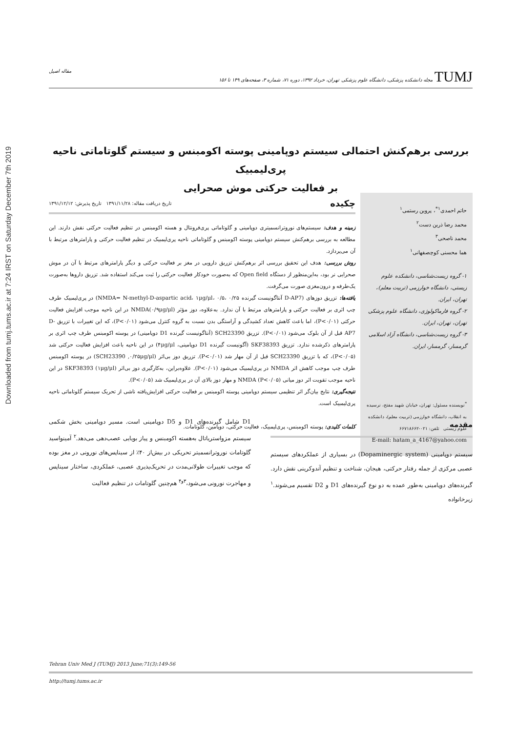Downloaded from tumj.tums.ac.ir at 7:24 IRST on Saturday December 7th 2019
مقاله اصیل مجله دانشکده پزشکی، دانشگاه علوم پزشکی تهران، خرداد ۱۳۹۲، دوره ۷۱، شماره ۳، صفحه‌های ۱۴۹ تا ۱۵۶ TUMJ
بررسی برهم‌کنش احتمالی سیستم دوپامینی پوسته اکومبنس و سیستم گلوتاماتی ناحیه پری‌لیمبیک
بر فعالیت حرکتی موش صحرایی
حاتم احمدی<sup>۱*</sup>، پروین رستمی<sup>۱</sup>
محمد رضا ذرین دست<sup>۲</sup>
محمد ناصحی<sup>۳</sup>
هما محسنی کوچصفهانی<sup>۱</sup>
۱- گروه زیست‌شناسی، دانشکده علوم زیستی، دانشگاه خوارزمی (تربیت معلم)، تهران، ایران.
۲- گروه فارماکولوژی، دانشگاه علوم پزشکی تهران، تهران، ایران.
۳- گروه زیست‌شناسی، دانشگاه آزاد اسلامی گرمسار، گرمسار، ایران.
<sup>*</sup> نویسنده مسئول: تهران، خیابان شهید مفتح، نرسیده به انقلاب، دانشگاه خوارزمی (تربیت معلم)، دانشکده علوم زیستی تلفن: ۰۲۱-۶۶۷۱۸۶۶۲
E-mail: hatam_a_4167@yahoo.com
چکیده تاریخ دریافت مقاله: ۱۳۹۱/۱۱/۲۸ تاریخ پذیرش: ۱۳۹۱/۱۲/۱۲
زمینه و هدف: سیستم‌های نوروترانسمیتری دوپامینی و گلوتاماتی پری‌فرونتال و هسته اکومبنس در تنظیم فعالیت حرکتی نقش دارند. این مطالعه به بررسی برهم‌کنش سیستم دوپامینی پوسته اکومبنس و گلوتاماتی ناحیه پری‌لیمبیک در تنظیم فعالیت حرکتی و پارامترهای مرتبط با آن می‌پردازد.
روش بررسی: هدف این تحقیق بررسی اثر برهم‌کنش تزریق دارویی در مغز بر فعالیت حرکتی و دیگر پارامترهای مرتبط با آن در موش صحرایی نر بود، به‌این‌منظور از دستگاه Open field که به‌صورت خودکار فعالیت حرکتی را ثبت می‌کند استفاده شد. تزریق داروها به‌صورت یک‌طرفه و درون‌مغزی صورت می‌گرفت.
یافته‌ها: تزریق دوزهای (D-AP7 آنتاگونیست گیرنده NMDA= N-methyl-D-aspartic acid، ۱μg/μl، ۰/۵، ۰/۲۵) در پری‌لیمبیک طرف چپ اثری بر فعالیت حرکتی و پارامترهای مرتبط با آن ندارد. به‌علاوه، دوز مؤثر NMDA(۰/۹μg/μl) در این ناحیه موجب افزایش فعالیت حرکتی (P<۰/۰۱)، اما باعث کاهش تعداد کشیدگی و آراستگی بدن نسبت به گروه کنترل می‌شود (P<۰/۰۱)، که این تغییرات با تزریق D-AP7 قبل از آن بلوک می‌شود (P<۰/۰۱). تزریق SCH23390 (آنتاگونیست گیرنده D1 دوپامینی) در پوسته اکومبنس طرف چپ اثری بر پارامترهای ذکرشده ندارد. تزریق SKF38393 (آگونیست گیرنده D1 دوپامینی، ۴μg/μl) در این ناحیه باعث افزایش فعالیت حرکتی شد (P<۰/۰۵)، که با تزریق SCH23390 قبل از آن مهار شد (P<۰/۰۱). تزریق دوز بی‌اثر (SCH23390 ,۰/۲۵μg/μl) در پوسته اکومبنس طرف چپ موجب کاهش اثر NMDA در پری‌لیمبیک می‌شود (P<۰/۰۱). علاوه‌براین، به‌کارگیری دوز بی‌اثر SKF38393 (۱μg/μl) در این ناحیه موجب تقویت اثر دوز میانی NMDA (P<۰/۰۵) و مهار دوز بالای آن در پری‌لیمبیک شد (P<۰/۰۵).
نتیجه‌گیری: نتایج بیان‌گر اثر تنظیمی سیستم دوپامینی پوسته اکومبنس بر فعالیت حرکتی افزایش‌یافته ناشی از تحریک سیستم گلوتاماتی ناحیه پری‌لیمبیک است.
کلمات کلیدی: پوسته اکومبنس، پری‌لیمبیک، فعالیت حرکتی، دوپامین، گلوتامات.
مقدمه
سیستم دوپامینی (Dopaminergic system) در بسیاری از عملکردهای سیستم عصبی مرکزی از جمله رفتار حرکتی، هیجان، شناخت و تنظیم آندوکرینی نقش دارد. گیرنده‌های دوپامینی به‌طور عمده به دو نوع گیرنده‌های D1 و D2 تقسیم می‌شوند.<sup>۱</sup> زیرخانواده
D1 شامل گیرنده‌های D1 و D5 دوپامینی است. مسیر دوپامینی بخش شکمی سیستم مزواستریاتال به‌هسته اکومبنس و پیاز بویایی عصب‌دهی می‌دهد.<sup>۲</sup> آمینواسید گلوتامات نوروترانسمیتر تحریکی در بیش‌از ۴۰٪ از سیناپس‌های نورونی در مغز بوده که موجب تغییرات طولانی‌مدت در تحریک‌پذیری عصبی، عملکردی، ساختار سیناپس و مهاجرت نورونی می‌شود،<sup>۳و۴</sup> هم‌چنین گلوتامات در تنظیم فعالیت
Tehran Univ Med J (TUMJ) 2013 June;71(3):149-56
http://tumj.tums.ac.ir